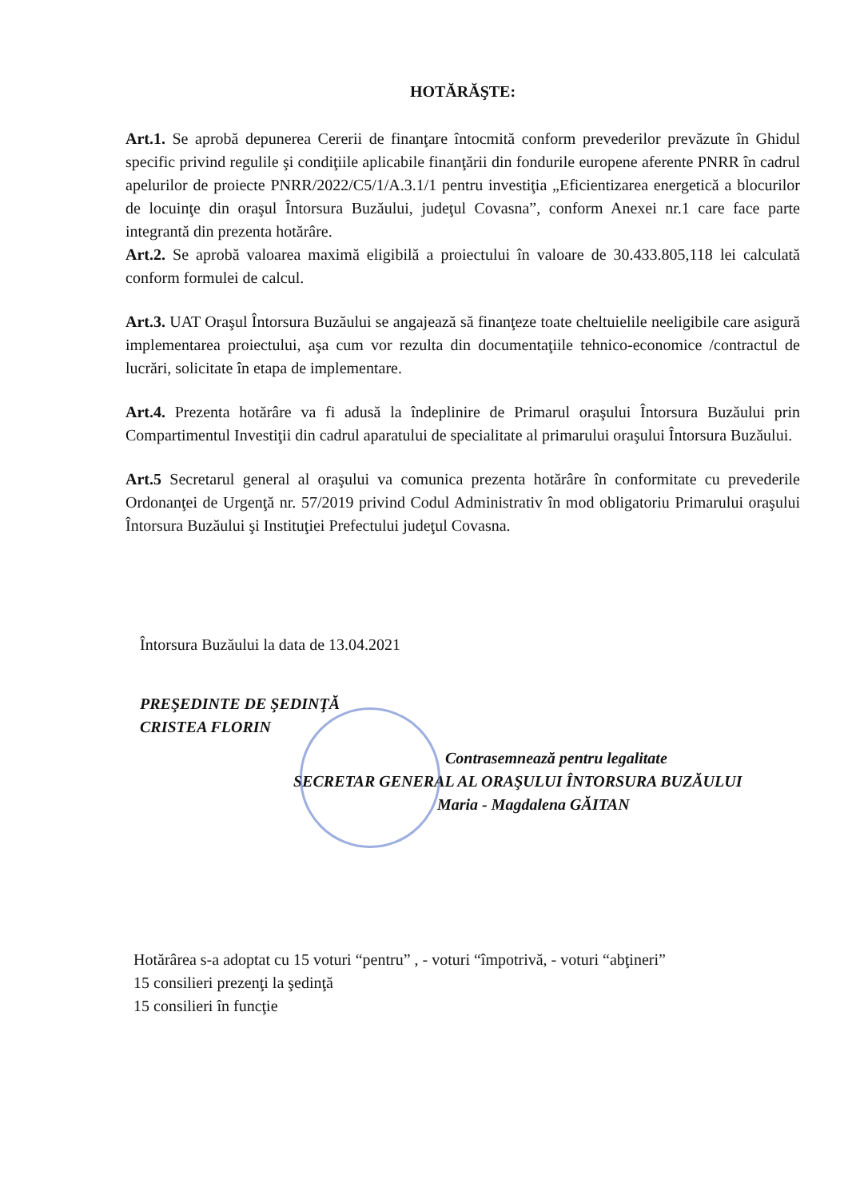HOTĂRĂŞTE:
Art.1. Se aprobă depunerea Cererii de finanţare întocmită conform prevederilor prevăzute în Ghidul specific privind regulile şi condiţiile aplicabile finanţării din fondurile europene aferente PNRR în cadrul apelurilor de proiecte PNRR/2022/C5/1/A.3.1/1 pentru investiţia „Eficientizarea energetică a blocurilor de locuinţe din oraşul Întorsura Buzăului, judeţul Covasna”, conform Anexei nr.1 care face parte integrantă din prezenta hotărâre.
Art.2. Se aprobă valoarea maximă eligibilă a proiectului în valoare de 30.433.805,118 lei calculată conform formulei de calcul.
Art.3. UAT Oraşul Întorsura Buzăului se angajează să finanţeze toate cheltuielile neeligibile care asigură implementarea proiectului, aşa cum vor rezulta din documentaţiile tehnico-economice /contractul de lucrări, solicitate în etapa de implementare.
Art.4. Prezenta hotărâre va fi adusă la îndeplinire de Primarul oraşului Întorsura Buzăului prin Compartimentul Investiţii din cadrul aparatului de specialitate al primarului oraşului Întorsura Buzăului.
Art.5 Secretarul general al oraşului va comunica prezenta hotărâre în conformitate cu prevederile Ordonanţei de Urgenţă nr. 57/2019 privind Codul Administrativ în mod obligatoriu Primarului oraşului Întorsura Buzăului şi Instituţiei Prefectului judeţul Covasna.
Întorsura Buzăului la data de 13.04.2021
PREŞEDINTE DE ŞEDINŢĂ
CRISTEA FLORIN
Contrasemnează pentru legalitate
SECRETAR GENERAL AL ORAŞULUI ÎNTORSURA BUZĂULUI
Maria - Magdalena GĂITAN
Hotărârea s-a adoptat cu 15 voturi “pentru” , - voturi “împotrivă, - voturi “abţineri”
15 consilieri prezenţi la şedinţă
15 consilieri în funcţie